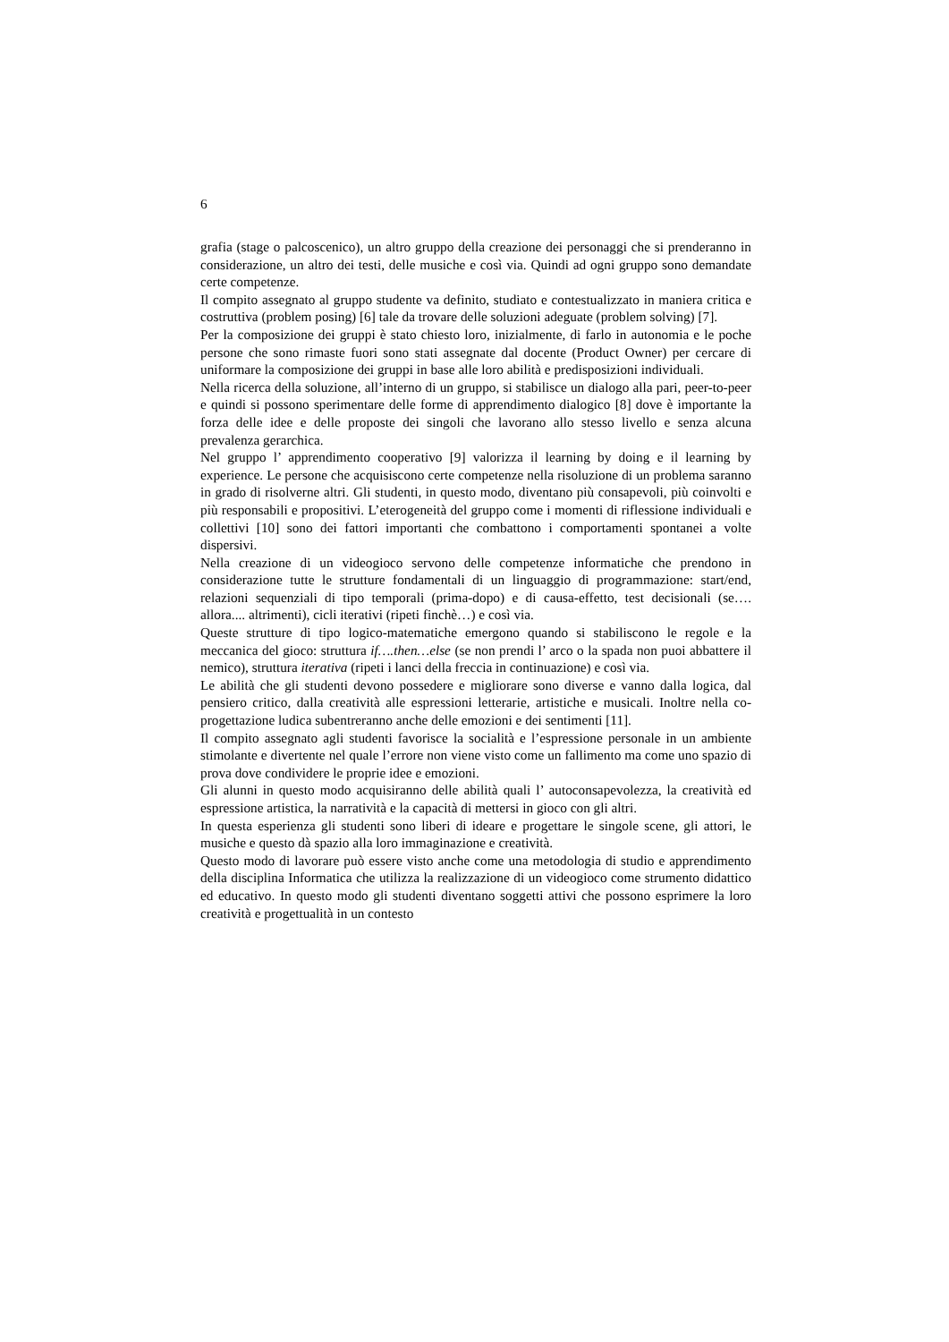6
grafia (stage o palcoscenico), un altro gruppo della creazione dei personaggi che si prenderanno in considerazione, un altro dei testi, delle musiche e così via. Quindi ad ogni gruppo sono demandate certe competenze.
Il compito assegnato al gruppo studente va definito, studiato e contestualizzato in maniera critica e costruttiva (problem posing) [6] tale da trovare delle soluzioni adeguate (problem solving) [7].
Per la composizione dei gruppi è stato chiesto loro, inizialmente, di farlo in autonomia e le poche persone che sono rimaste fuori sono stati assegnate dal docente (Product Owner) per cercare di uniformare la composizione dei gruppi in base alle loro abilità e predisposizioni individuali.
Nella ricerca della soluzione, all’interno di un gruppo, si stabilisce un dialogo alla pari, peer-to-peer e quindi si possono sperimentare delle forme di apprendimento dialogico [8] dove è importante la forza delle idee e delle proposte dei singoli che lavorano allo stesso livello e senza alcuna prevalenza gerarchica.
Nel gruppo l’ apprendimento cooperativo [9] valorizza il learning by doing e il learning by experience. Le persone che acquisiscono certe competenze nella risoluzione di un problema saranno in grado di risolverne altri. Gli studenti, in questo modo, diventano più consapevoli, più coinvolti e più responsabili e propositivi. L’eterogeneità del gruppo come i momenti di riflessione individuali e collettivi [10] sono dei fattori importanti che combattono i comportamenti spontanei a volte dispersivi.
Nella creazione di un videogioco servono delle competenze informatiche che prendono in considerazione tutte le strutture fondamentali di un linguaggio di programmazione: start/end, relazioni sequenziali di tipo temporali (prima-dopo) e di causa-effetto, test decisionali (se…. allora.... altrimenti), cicli iterativi (ripeti finchè…) e così via.
Queste strutture di tipo logico-matematiche emergono quando si stabiliscono le regole e la meccanica del gioco: struttura if….then…else (se non prendi l’ arco o la spada non puoi abbattere il nemico), struttura iterativa (ripeti i lanci della freccia in continuazione) e così via.
Le abilità che gli studenti devono possedere e migliorare sono diverse e vanno dalla logica, dal pensiero critico, dalla creatività alle espressioni letterarie, artistiche e musicali. Inoltre nella co-progettazione ludica subentreranno anche delle emozioni e dei sentimenti [11].
Il compito assegnato agli studenti favorisce la socialità e l’espressione personale in un ambiente stimolante e divertente nel quale l’errore non viene visto come un fallimento ma come uno spazio di prova dove condividere le proprie idee e emozioni.
Gli alunni in questo modo acquisiranno delle abilità quali l’ autoconsapevolezza, la creatività ed espressione artistica, la narratività e la capacità di mettersi in gioco con gli altri.
In questa esperienza gli studenti sono liberi di ideare e progettare le singole scene, gli attori, le musiche e questo dà spazio alla loro immaginazione e creatività.
Questo modo di lavorare può essere visto anche come una metodologia di studio e apprendimento della disciplina Informatica che utilizza la realizzazione di un videogioco come strumento didattico ed educativo. In questo modo gli studenti diventano soggetti attivi che possono esprimere la loro creatività e progettualità in un contesto